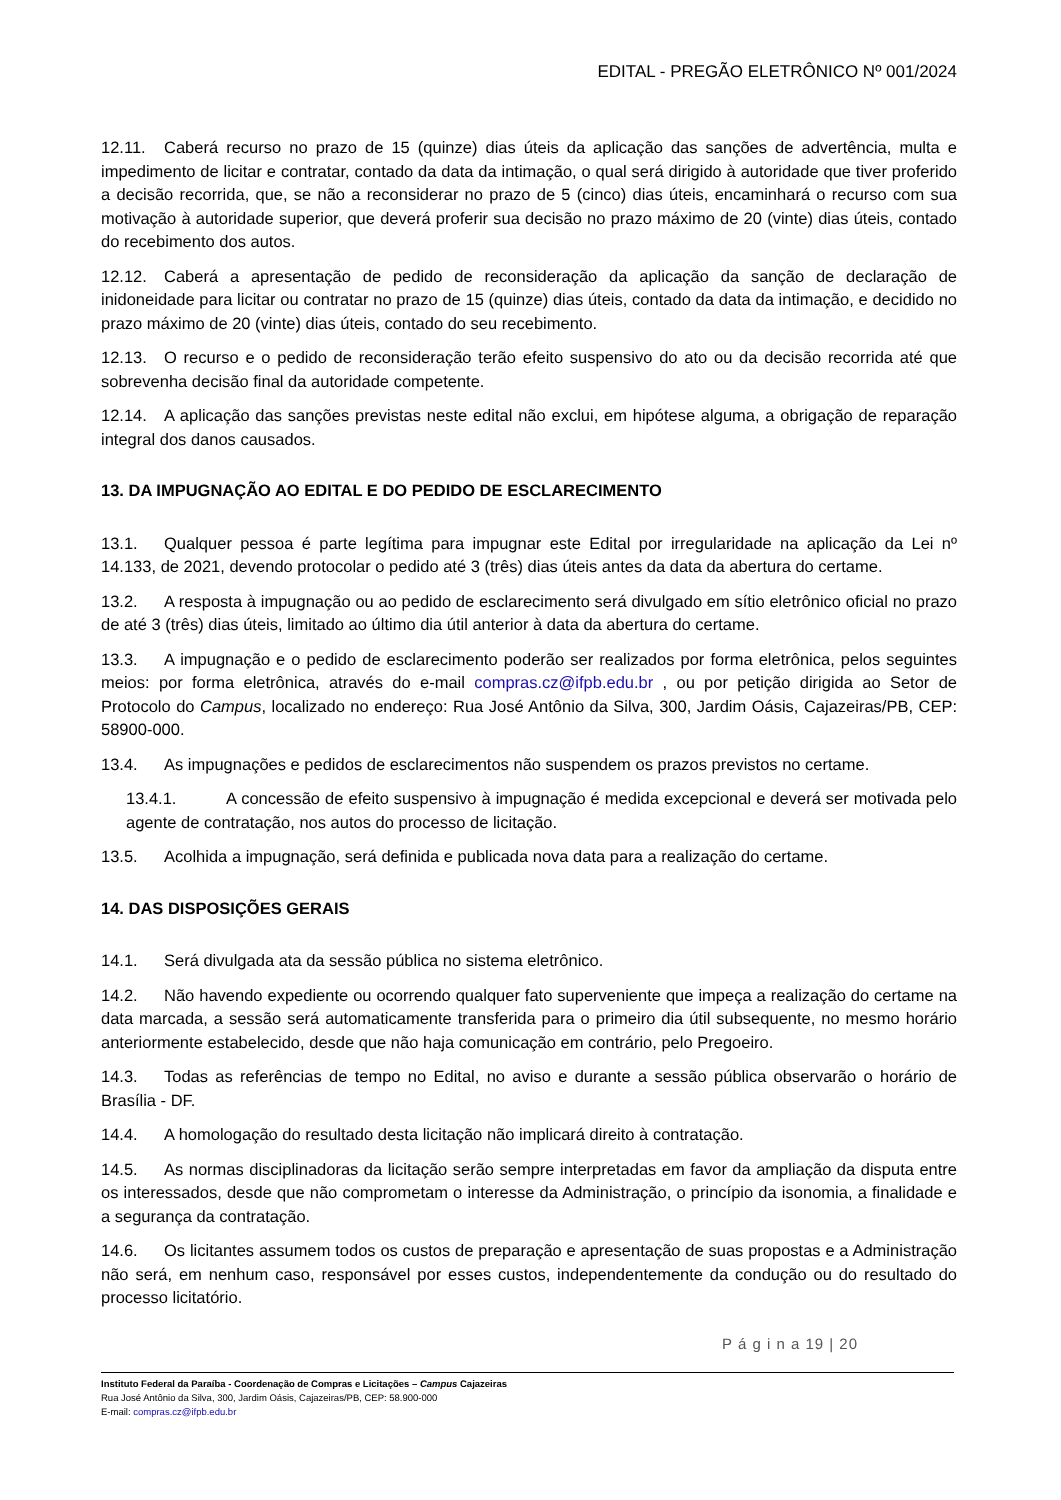EDITAL - PREGÃO ELETRÔNICO Nº 001/2024
12.11. Caberá recurso no prazo de 15 (quinze) dias úteis da aplicação das sanções de advertência, multa e impedimento de licitar e contratar, contado da data da intimação, o qual será dirigido à autoridade que tiver proferido a decisão recorrida, que, se não a reconsiderar no prazo de 5 (cinco) dias úteis, encaminhará o recurso com sua motivação à autoridade superior, que deverá proferir sua decisão no prazo máximo de 20 (vinte) dias úteis, contado do recebimento dos autos.
12.12. Caberá a apresentação de pedido de reconsideração da aplicação da sanção de declaração de inidoneidade para licitar ou contratar no prazo de 15 (quinze) dias úteis, contado da data da intimação, e decidido no prazo máximo de 20 (vinte) dias úteis, contado do seu recebimento.
12.13. O recurso e o pedido de reconsideração terão efeito suspensivo do ato ou da decisão recorrida até que sobrevenha decisão final da autoridade competente.
12.14. A aplicação das sanções previstas neste edital não exclui, em hipótese alguma, a obrigação de reparação integral dos danos causados.
13. DA IMPUGNAÇÃO AO EDITAL E DO PEDIDO DE ESCLARECIMENTO
13.1. Qualquer pessoa é parte legítima para impugnar este Edital por irregularidade na aplicação da Lei nº 14.133, de 2021, devendo protocolar o pedido até 3 (três) dias úteis antes da data da abertura do certame.
13.2. A resposta à impugnação ou ao pedido de esclarecimento será divulgado em sítio eletrônico oficial no prazo de até 3 (três) dias úteis, limitado ao último dia útil anterior à data da abertura do certame.
13.3. A impugnação e o pedido de esclarecimento poderão ser realizados por forma eletrônica, pelos seguintes meios: por forma eletrônica, através do e-mail compras.cz@ifpb.edu.br , ou por petição dirigida ao Setor de Protocolo do Campus, localizado no endereço: Rua José Antônio da Silva, 300, Jardim Oásis, Cajazeiras/PB, CEP: 58900-000.
13.4. As impugnações e pedidos de esclarecimentos não suspendem os prazos previstos no certame.
13.4.1. A concessão de efeito suspensivo à impugnação é medida excepcional e deverá ser motivada pelo agente de contratação, nos autos do processo de licitação.
13.5. Acolhida a impugnação, será definida e publicada nova data para a realização do certame.
14. DAS DISPOSIÇÕES GERAIS
14.1. Será divulgada ata da sessão pública no sistema eletrônico.
14.2. Não havendo expediente ou ocorrendo qualquer fato superveniente que impeça a realização do certame na data marcada, a sessão será automaticamente transferida para o primeiro dia útil subsequente, no mesmo horário anteriormente estabelecido, desde que não haja comunicação em contrário, pelo Pregoeiro.
14.3. Todas as referências de tempo no Edital, no aviso e durante a sessão pública observarão o horário de Brasília - DF.
14.4. A homologação do resultado desta licitação não implicará direito à contratação.
14.5. As normas disciplinadoras da licitação serão sempre interpretadas em favor da ampliação da disputa entre os interessados, desde que não comprometam o interesse da Administração, o princípio da isonomia, a finalidade e a segurança da contratação.
14.6. Os licitantes assumem todos os custos de preparação e apresentação de suas propostas e a Administração não será, em nenhum caso, responsável por esses custos, independentemente da condução ou do resultado do processo licitatório.
P á g i n a 19 | 20
Instituto Federal da Paraíba - Coordenação de Compras e Licitações – Campus Cajazeiras
Rua José Antônio da Silva, 300, Jardim Oásis, Cajazeiras/PB, CEP: 58.900-000
E-mail: compras.cz@ifpb.edu.br